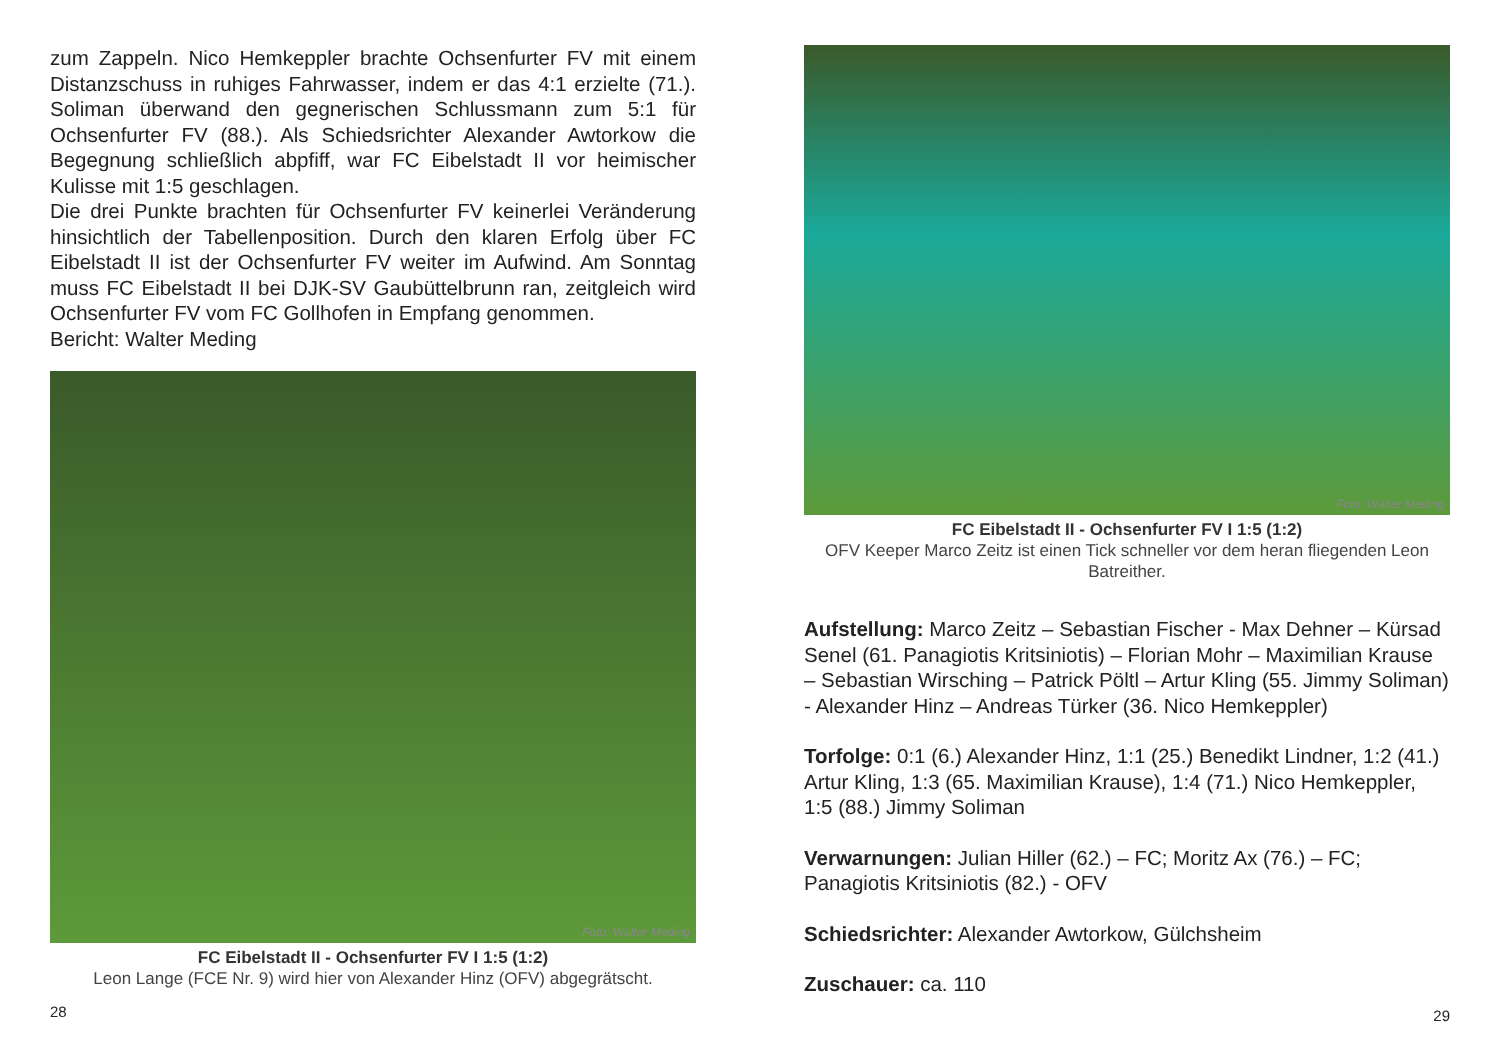zum Zappeln. Nico Hemkeppler brachte Ochsenfurter FV mit einem Distanzschuss in ruhiges Fahrwasser, indem er das 4:1 erzielte (71.). Soliman überwand den gegnerischen Schlussmann zum 5:1 für Ochsenfurter FV (88.). Als Schiedsrichter Alexander Awtorkow die Begegnung schließlich abpfiff, war FC Eibelstadt II vor heimischer Kulisse mit 1:5 geschlagen.
Die drei Punkte brachten für Ochsenfurter FV keinerlei Veränderung hinsichtlich der Tabellenposition. Durch den klaren Erfolg über FC Eibelstadt II ist der Ochsenfurter FV weiter im Aufwind. Am Sonntag muss FC Eibelstadt II bei DJK-SV Gaubüttelbrunn ran, zeitgleich wird Ochsenfurter FV vom FC Gollhofen in Empfang genommen.
Bericht: Walter Meding
Foto: Walter Meding
FC Eibelstadt II - Ochsenfurter FV I 1:5 (1:2)
Leon Lange (FCE Nr. 9) wird hier von Alexander Hinz (OFV) abgegrätscht.
28
Foto: Walter Meding
FC Eibelstadt II - Ochsenfurter FV I 1:5 (1:2)
OFV Keeper Marco Zeitz ist einen Tick schneller vor dem heran fliegenden Leon Batreither.
Aufstellung: Marco Zeitz – Sebastian Fischer - Max Dehner – Kürsad Senel (61. Panagiotis Kritsiniotis) – Florian Mohr – Maximilian Krause – Sebastian Wirsching – Patrick Pöltl – Artur Kling (55. Jimmy Soliman) - Alexander Hinz – Andreas Türker (36. Nico Hemkeppler)
Torfolge: 0:1 (6.) Alexander Hinz, 1:1 (25.) Benedikt Lindner, 1:2 (41.) Artur Kling, 1:3 (65. Maximilian Krause), 1:4 (71.) Nico Hemkeppler, 1:5 (88.) Jimmy Soliman
Verwarnungen: Julian Hiller (62.) – FC; Moritz Ax (76.) – FC; Panagiotis Kritsiniotis (82.) - OFV
Schiedsrichter: Alexander Awtorkow, Gülchsheim
Zuschauer: ca. 110
29